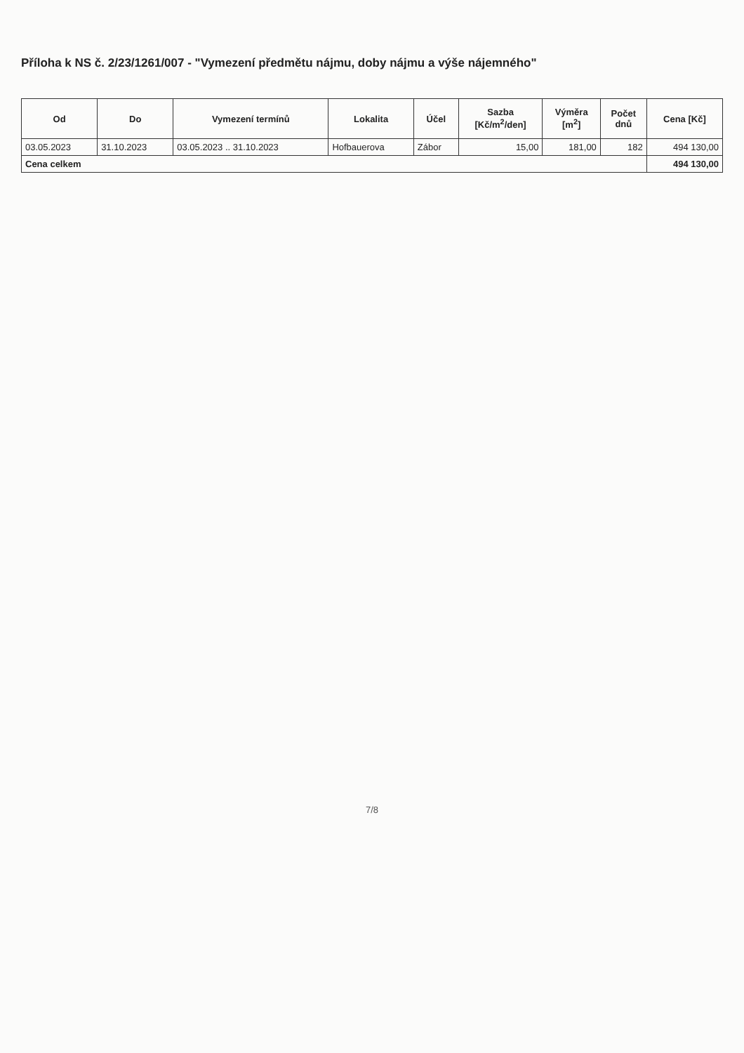Příloha k NS č. 2/23/1261/007 - "Vymezení předmětu nájmu, doby nájmu a výše nájemného"
| Od | Do | Vymezení termínů | Lokalita | Účel | Sazba [Kč/m<sup>2</sup>/den] | Výměra [m<sup>2</sup>] | Počet dnů | Cena [Kč] |
| --- | --- | --- | --- | --- | --- | --- | --- | --- |
| 03.05.2023 | 31.10.2023 | 03.05.2023 .. 31.10.2023 | Hofbauerova | Zábor | 15,00 | 181,00 | 182 | 494 130,00 |
| Cena celkem | | | | | | | | 494 130,00 |
7/8